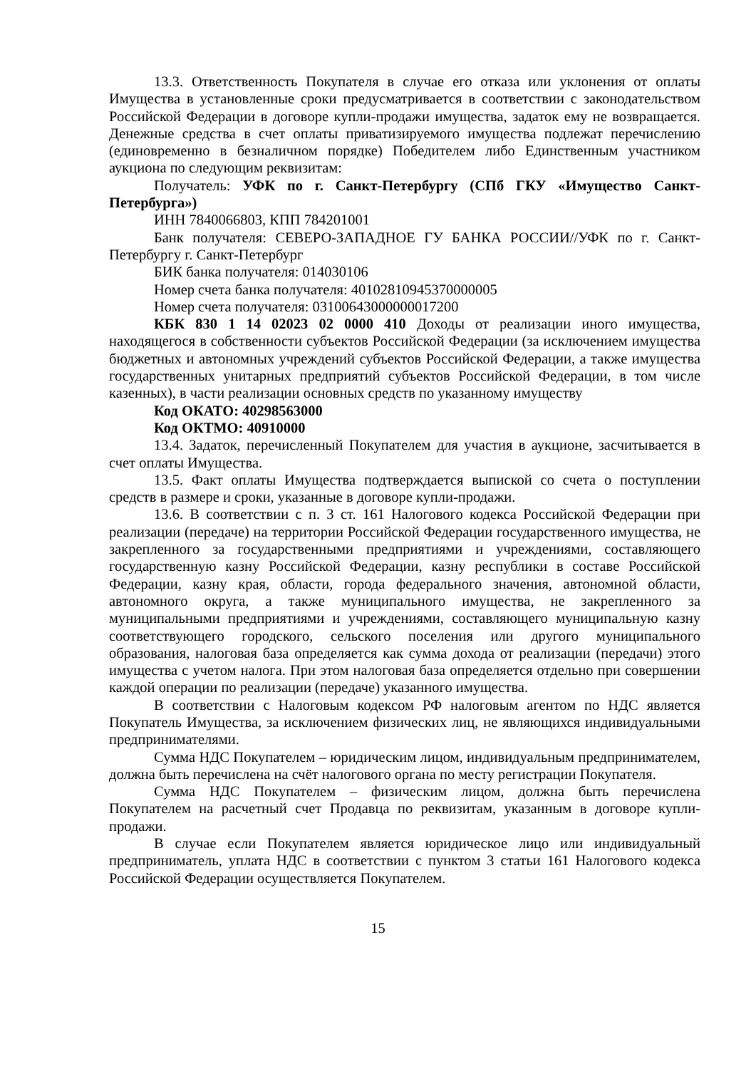13.3. Ответственность Покупателя в случае его отказа или уклонения от оплаты Имущества в установленные сроки предусматривается в соответствии с законодательством Российской Федерации в договоре купли-продажи имущества, задаток ему не возвращается. Денежные средства в счет оплаты приватизируемого имущества подлежат перечислению (единовременно в безналичном порядке) Победителем либо Единственным участником аукциона по следующим реквизитам:
Получатель: УФК по г. Санкт-Петербургу (СПб ГКУ «Имущество Санкт-Петербурга»)
ИНН 7840066803, КПП 784201001
Банк получателя: СЕВЕРО-ЗАПАДНОЕ ГУ БАНКА РОССИИ//УФК по г. Санкт-Петербургу г. Санкт-Петербург
БИК банка получателя: 014030106
Номер счета банка получателя: 40102810945370000005
Номер счета получателя: 03100643000000017200
КБК 830 1 14 02023 02 0000 410 Доходы от реализации иного имущества, находящегося в собственности субъектов Российской Федерации (за исключением имущества бюджетных и автономных учреждений субъектов Российской Федерации, а также имущества государственных унитарных предприятий субъектов Российской Федерации, в том числе казенных), в части реализации основных средств по указанному имуществу
Код ОКАТО: 40298563000
Код ОКТМО: 40910000
13.4. Задаток, перечисленный Покупателем для участия в аукционе, засчитывается в счет оплаты Имущества.
13.5. Факт оплаты Имущества подтверждается выпиской со счета о поступлении средств в размере и сроки, указанные в договоре купли-продажи.
13.6. В соответствии с п. 3 ст. 161 Налогового кодекса Российской Федерации при реализации (передаче) на территории Российской Федерации государственного имущества, не закрепленного за государственными предприятиями и учреждениями, составляющего государственную казну Российской Федерации, казну республики в составе Российской Федерации, казну края, области, города федерального значения, автономной области, автономного округа, а также муниципального имущества, не закрепленного за муниципальными предприятиями и учреждениями, составляющего муниципальную казну соответствующего городского, сельского поселения или другого муниципального образования, налоговая база определяется как сумма дохода от реализации (передачи) этого имущества с учетом налога. При этом налоговая база определяется отдельно при совершении каждой операции по реализации (передаче) указанного имущества.
В соответствии с Налоговым кодексом РФ налоговым агентом по НДС является Покупатель Имущества, за исключением физических лиц, не являющихся индивидуальными предпринимателями.
Сумма НДС Покупателем – юридическим лицом, индивидуальным предпринимателем, должна быть перечислена на счёт налогового органа по месту регистрации Покупателя.
Сумма НДС Покупателем – физическим лицом, должна быть перечислена Покупателем на расчетный счет Продавца по реквизитам, указанным в договоре купли-продажи.
В случае если Покупателем является юридическое лицо или индивидуальный предприниматель, уплата НДС в соответствии с пунктом 3 статьи 161 Налогового кодекса Российской Федерации осуществляется Покупателем.
15